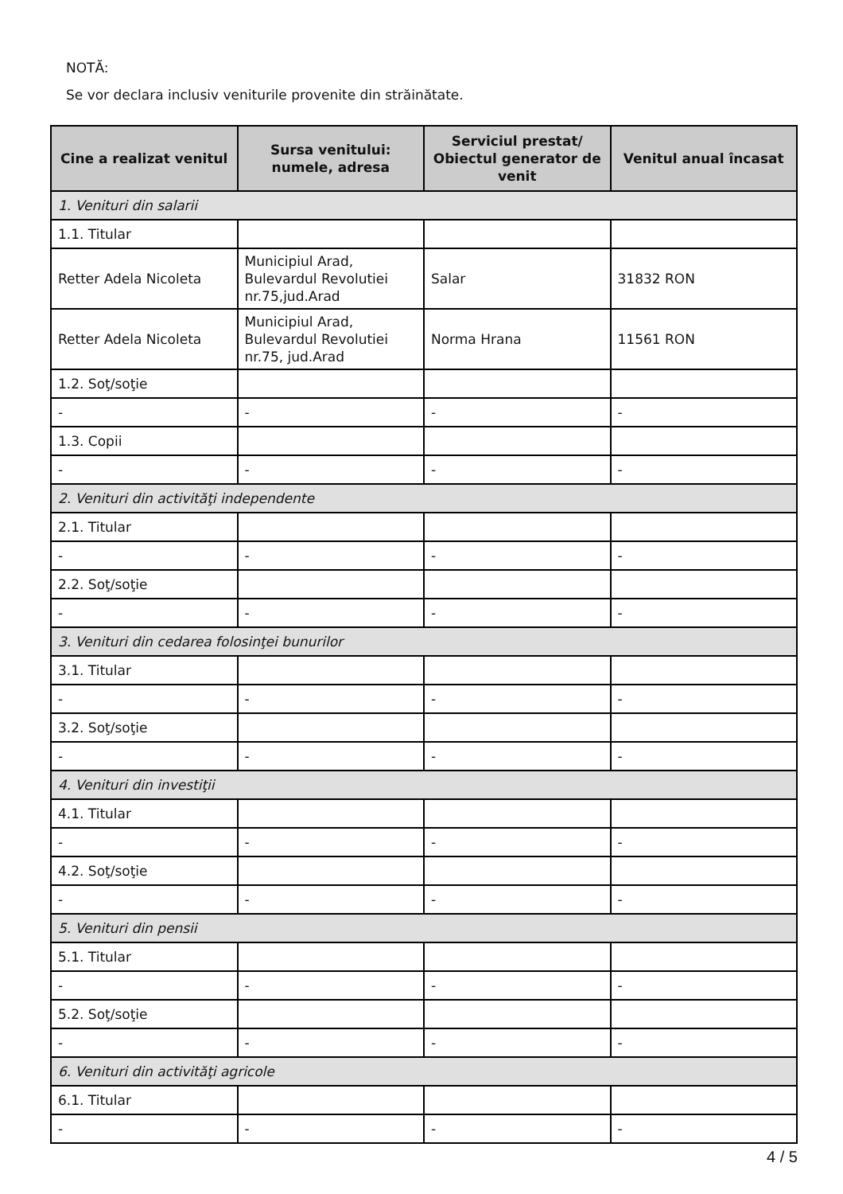NOTĂ:
Se vor declara inclusiv veniturile provenite din străinătate.
| Cine a realizat venitul | Sursa venitului: numele, adresa | Serviciul prestat/ Obiectul generator de venit | Venitul anual încasat |
| --- | --- | --- | --- |
| 1. Venituri din salarii | | | |
| 1.1. Titular | | | |
| Retter Adela Nicoleta | Municipiul Arad, Bulevardul Revolutiei nr.75,jud.Arad | Salar | 31832 RON |
| Retter Adela Nicoleta | Municipiul Arad, Bulevardul Revolutiei nr.75, jud.Arad | Norma Hrana | 11561 RON |
| 1.2. Soţ/soţie | | | |
| - | - | - | - |
| 1.3. Copii | | | |
| - | - | - | - |
| 2. Venituri din activităţi independente | | | |
| 2.1. Titular | | | |
| - | - | - | - |
| 2.2. Soţ/soţie | | | |
| - | - | - | - |
| 3. Venituri din cedarea folosinţei bunurilor | | | |
| 3.1. Titular | | | |
| - | - | - | - |
| 3.2. Soţ/soţie | | | |
| - | - | - | - |
| 4. Venituri din investiţii | | | |
| 4.1. Titular | | | |
| - | - | - | - |
| 4.2. Soţ/soţie | | | |
| - | - | - | - |
| 5. Venituri din pensii | | | |
| 5.1. Titular | | | |
| - | - | - | - |
| 5.2. Soţ/soţie | | | |
| - | - | - | - |
| 6. Venituri din activităţi agricole | | | |
| 6.1. Titular | | | |
| - | - | - | - |
4 / 5